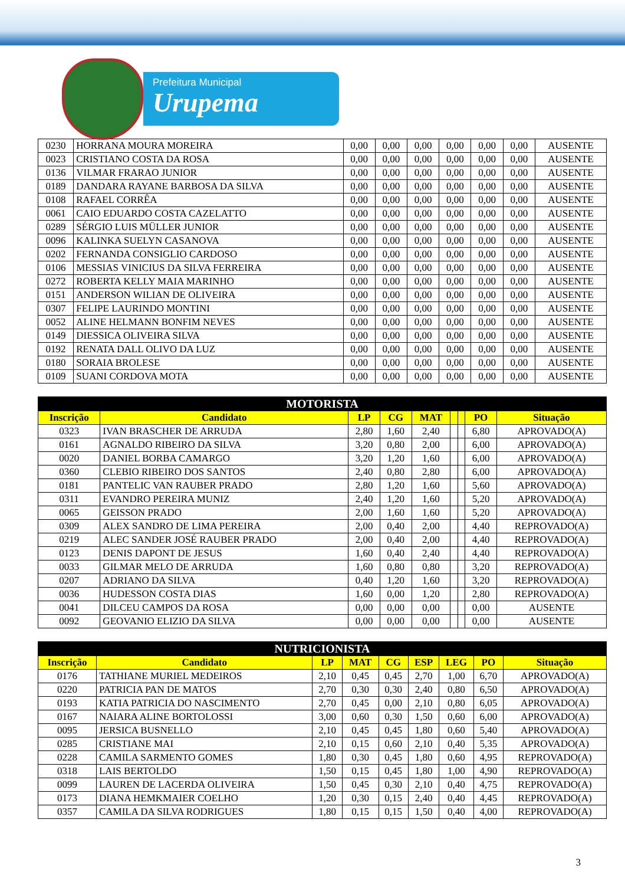Prefeitura Municipal
Urupema
| 0230 | HORRANA MOURA MOREIRA | 0,00 | 0,00 | 0,00 | 0,00 | 0,00 | 0,00 | AUSENTE |
| 0023 | CRISTIANO COSTA DA ROSA | 0,00 | 0,00 | 0,00 | 0,00 | 0,00 | 0,00 | AUSENTE |
| 0136 | VILMAR FRARAO JUNIOR | 0,00 | 0,00 | 0,00 | 0,00 | 0,00 | 0,00 | AUSENTE |
| 0189 | DANDARA RAYANE BARBOSA DA SILVA | 0,00 | 0,00 | 0,00 | 0,00 | 0,00 | 0,00 | AUSENTE |
| 0108 | RAFAEL CORRÊA | 0,00 | 0,00 | 0,00 | 0,00 | 0,00 | 0,00 | AUSENTE |
| 0061 | CAIO EDUARDO COSTA CAZELATTO | 0,00 | 0,00 | 0,00 | 0,00 | 0,00 | 0,00 | AUSENTE |
| 0289 | SÉRGIO LUIS MÜLLER JUNIOR | 0,00 | 0,00 | 0,00 | 0,00 | 0,00 | 0,00 | AUSENTE |
| 0096 | KALINKA SUELYN CASANOVA | 0,00 | 0,00 | 0,00 | 0,00 | 0,00 | 0,00 | AUSENTE |
| 0202 | FERNANDA CONSIGLIO CARDOSO | 0,00 | 0,00 | 0,00 | 0,00 | 0,00 | 0,00 | AUSENTE |
| 0106 | MESSIAS VINICIUS DA SILVA FERREIRA | 0,00 | 0,00 | 0,00 | 0,00 | 0,00 | 0,00 | AUSENTE |
| 0272 | ROBERTA KELLY MAIA MARINHO | 0,00 | 0,00 | 0,00 | 0,00 | 0,00 | 0,00 | AUSENTE |
| 0151 | ANDERSON WILIAN DE OLIVEIRA | 0,00 | 0,00 | 0,00 | 0,00 | 0,00 | 0,00 | AUSENTE |
| 0307 | FELIPE LAURINDO MONTINI | 0,00 | 0,00 | 0,00 | 0,00 | 0,00 | 0,00 | AUSENTE |
| 0052 | ALINE HELMANN BONFIM NEVES | 0,00 | 0,00 | 0,00 | 0,00 | 0,00 | 0,00 | AUSENTE |
| 0149 | DIESSICA OLIVEIRA SILVA | 0,00 | 0,00 | 0,00 | 0,00 | 0,00 | 0,00 | AUSENTE |
| 0192 | RENATA DALL OLIVO DA LUZ | 0,00 | 0,00 | 0,00 | 0,00 | 0,00 | 0,00 | AUSENTE |
| 0180 | SORAIA BROLESE | 0,00 | 0,00 | 0,00 | 0,00 | 0,00 | 0,00 | AUSENTE |
| 0109 | SUANI CORDOVA MOTA | 0,00 | 0,00 | 0,00 | 0,00 | 0,00 | 0,00 | AUSENTE |
| MOTORISTA | | | | | | | | |
| --- | --- | --- | --- | --- | --- | --- | --- | --- |
| Inscrição | Candidato | LP | CG | MAT | | | PO | Situação |
| 0323 | IVAN BRASCHER DE ARRUDA | 2,80 | 1,60 | 2,40 | | | 6,80 | APROVADO(A) |
| 0161 | AGNALDO RIBEIRO DA SILVA | 3,20 | 0,80 | 2,00 | | | 6,00 | APROVADO(A) |
| 0020 | DANIEL BORBA CAMARGO | 3,20 | 1,20 | 1,60 | | | 6,00 | APROVADO(A) |
| 0360 | CLEBIO RIBEIRO DOS SANTOS | 2,40 | 0,80 | 2,80 | | | 6,00 | APROVADO(A) |
| 0181 | PANTELIC VAN RAUBER PRADO | 2,80 | 1,20 | 1,60 | | | 5,60 | APROVADO(A) |
| 0311 | EVANDRO PEREIRA MUNIZ | 2,40 | 1,20 | 1,60 | | | 5,20 | APROVADO(A) |
| 0065 | GEISSON PRADO | 2,00 | 1,60 | 1,60 | | | 5,20 | APROVADO(A) |
| 0309 | ALEX SANDRO DE LIMA PEREIRA | 2,00 | 0,40 | 2,00 | | | 4,40 | REPROVADO(A) |
| 0219 | ALEC SANDER JOSÉ RAUBER PRADO | 2,00 | 0,40 | 2,00 | | | 4,40 | REPROVADO(A) |
| 0123 | DENIS DAPONT DE JESUS | 1,60 | 0,40 | 2,40 | | | 4,40 | REPROVADO(A) |
| 0033 | GILMAR MELO DE ARRUDA | 1,60 | 0,80 | 0,80 | | | 3,20 | REPROVADO(A) |
| 0207 | ADRIANO DA SILVA | 0,40 | 1,20 | 1,60 | | | 3,20 | REPROVADO(A) |
| 0036 | HUDESSON COSTA DIAS | 1,60 | 0,00 | 1,20 | | | 2,80 | REPROVADO(A) |
| 0041 | DILCEU CAMPOS DA ROSA | 0,00 | 0,00 | 0,00 | | | 0,00 | AUSENTE |
| 0092 | GEOVANIO ELIZIO DA SILVA | 0,00 | 0,00 | 0,00 | | | 0,00 | AUSENTE |
| NUTRICIONISTA | | | | | | | | |
| --- | --- | --- | --- | --- | --- | --- | --- | --- |
| Inscrição | Candidato | LP | MAT | CG | ESP | LEG | PO | Situação |
| 0176 | TATHIANE MURIEL MEDEIROS | 2,10 | 0,45 | 0,45 | 2,70 | 1,00 | 6,70 | APROVADO(A) |
| 0220 | PATRICIA PAN DE MATOS | 2,70 | 0,30 | 0,30 | 2,40 | 0,80 | 6,50 | APROVADO(A) |
| 0193 | KATIA PATRICIA DO NASCIMENTO | 2,70 | 0,45 | 0,00 | 2,10 | 0,80 | 6,05 | APROVADO(A) |
| 0167 | NAIARA ALINE BORTOLOSSI | 3,00 | 0,60 | 0,30 | 1,50 | 0,60 | 6,00 | APROVADO(A) |
| 0095 | JERSICA BUSNELLO | 2,10 | 0,45 | 0,45 | 1,80 | 0,60 | 5,40 | APROVADO(A) |
| 0285 | CRISTIANE MAI | 2,10 | 0,15 | 0,60 | 2,10 | 0,40 | 5,35 | APROVADO(A) |
| 0228 | CAMILA SARMENTO GOMES | 1,80 | 0,30 | 0,45 | 1,80 | 0,60 | 4,95 | REPROVADO(A) |
| 0318 | LAIS BERTOLDO | 1,50 | 0,15 | 0,45 | 1,80 | 1,00 | 4,90 | REPROVADO(A) |
| 0099 | LAUREN DE LACERDA OLIVEIRA | 1,50 | 0,45 | 0,30 | 2,10 | 0,40 | 4,75 | REPROVADO(A) |
| 0173 | DIANA HEMKMAIER COELHO | 1,20 | 0,30 | 0,15 | 2,40 | 0,40 | 4,45 | REPROVADO(A) |
| 0357 | CAMILA DA SILVA RODRIGUES | 1,80 | 0,15 | 0,15 | 1,50 | 0,40 | 4,00 | REPROVADO(A) |
3